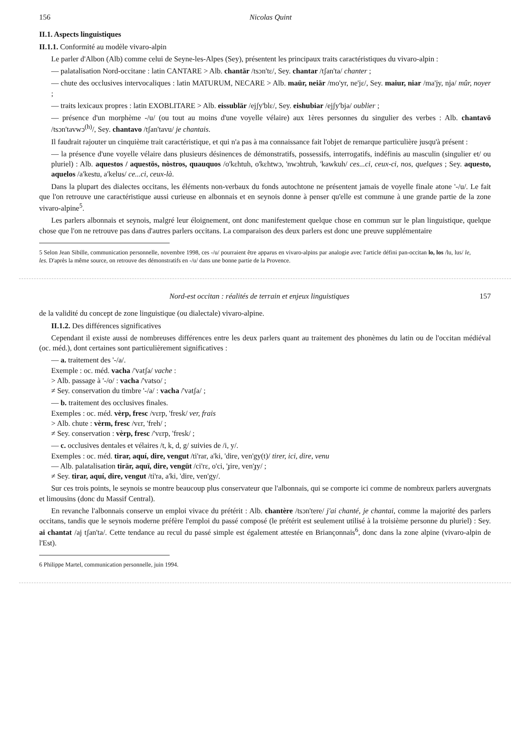156 Nicolas Quint
II.1. Aspects linguistiques
II.1.1. Conformité au modèle vivaro-alpin
Le parler d'Albon (Alb) comme celui de Seyne-les-Alpes (Sey), présentent les principaux traits caractéristiques du vivaro-alpin :
— palatalisation Nord-occitane : latin CANTARE > Alb. chantär /tsɔn'tɛ/, Sey. chantar /tʃan'ta/ chanter ;
— chute des occlusives intervocaliques : latin MATURUM, NECARE > Alb. maür, neiär /mo'yr, ne'jɛ/, Sey. maiur, niar /ma'jy, nja/ mûr, noyer ;
— traits lexicaux propres : latin EXOBLITARE > Alb. eissublär /ejʃy'blɛ/, Sey. eishubiar /ejʃy'bja/ oublier ;
— présence d'un morphème -/u/ (ou tout au moins d'une voyelle vélaire) aux 1ères personnes du singulier des verbes : Alb. chantavö /tsɔn'tavwɔ<sup>(h)</sup>/, Sey. chantavo /tʃan'tavu/ je chantais.
Il faudrait rajouter un cinquième trait caractéristique, et qui n'a pas à ma connaissance fait l'objet de remarque particulière jusqu'à présent :
— la présence d'une voyelle vélaire dans plusieurs désinences de démonstratifs, possessifs, interrogatifs, indéfinis au masculin (singulier et/ ou pluriel) : Alb. aquestos / aquestös, nòstros, quauquos /o'kɛhtuh, o'kɛhtwɔ, 'nwɔhtruh, 'kawkuh/ ces...ci, ceux-ci, nos, quelques ; Sey. aquesto, aquelos /a'kestu, a'kelus/ ce...ci, ceux-là.
Dans la plupart des dialectes occitans, les éléments non-verbaux du fonds autochtone ne présentent jamais de voyelle finale atone '-/u/. Le fait que l'on retrouve une caractéristique aussi curieuse en albonnais et en seynois donne à penser qu'elle est commune à une grande partie de la zone vivaro-alpine<sup>5</sup>.
Les parlers albonnais et seynois, malgré leur éloignement, ont donc manifestement quelque chose en commun sur le plan linguistique, quelque chose que l'on ne retrouve pas dans d'autres parlers occitans. La comparaison des deux parlers est donc une preuve supplémentaire
5 Selon Jean Sibille, communication personnelle, novembre 1998, ces -/u/ pourraient être apparus en vivaro-alpins par analogie avec l'article défini pan-occitan lo, los /lu, lus/ le, les. D'après la même source, on retrouve des démonstratifs en -/u/ dans une bonne partie de la Provence.
Nord-est occitan : réalités de terrain et enjeux linguistiques 157
de la validité du concept de zone linguistique (ou dialectale) vivaro-alpine.
II.1.2. Des différences significatives
Cependant il existe aussi de nombreuses différences entre les deux parlers quant au traitement des phonèmes du latin ou de l'occitan médiéval (oc. méd.), dont certaines sont particulièrement significatives :
— a. traitement des '-/a/.
Exemple : oc. méd. vacha /'vatʃa/ vache :
> Alb. passage à '-/o/ : vacha /'vatso/ ;
≠ Sey. conservation du timbre '-/a/ : vacha /'vatʃa/ ;
— b. traitement des occlusives finales.
Exemples : oc. méd. vèrp, fresc /vɛrp, 'fresk/ ver, frais
> Alb. chute : vèrm, fresc /vɛr, 'freh/ ;
≠ Sey. conservation : vèrp, fresc /'vɛrp, 'fresk/ ;
— c. occlusives dentales et vélaires /t, k, d, g/ suivies de /i, y/.
Exemples : oc. méd. tirar, aquí, dire, vengut /ti'rar, a'ki, 'dire, ven'gy(t)/ tirer, ici, dire, venu
— Alb. palatalisation tirär, aquï, dire, vengüt /ci'rɛ, o'ci, 'ɟire, ven'ɟy/ ;
≠ Sey. tirar, aquí, dire, vengut /ti'ra, a'ki, 'dire, ven'gy/.
Sur ces trois points, le seynois se montre beaucoup plus conservateur que l'albonnais, qui se comporte ici comme de nombreux parlers auvergnats et limousins (donc du Massif Central).
En revanche l'albonnais conserve un emploi vivace du prétérit : Alb. chantère /tsɔn'tere/ j'ai chanté, je chantai, comme la majorité des parlers occitans, tandis que le seynois moderne préfère l'emploi du passé composé (le prétérit est seulement utilisé à la troisième personne du pluriel) : Sey. ai chantat /aj tʃan'ta/. Cette tendance au recul du passé simple est également attestée en Briançonnais<sup>6</sup>, donc dans la zone alpine (vivaro-alpin de l'Est).
6 Philippe Martel, communication personnelle, juin 1994.